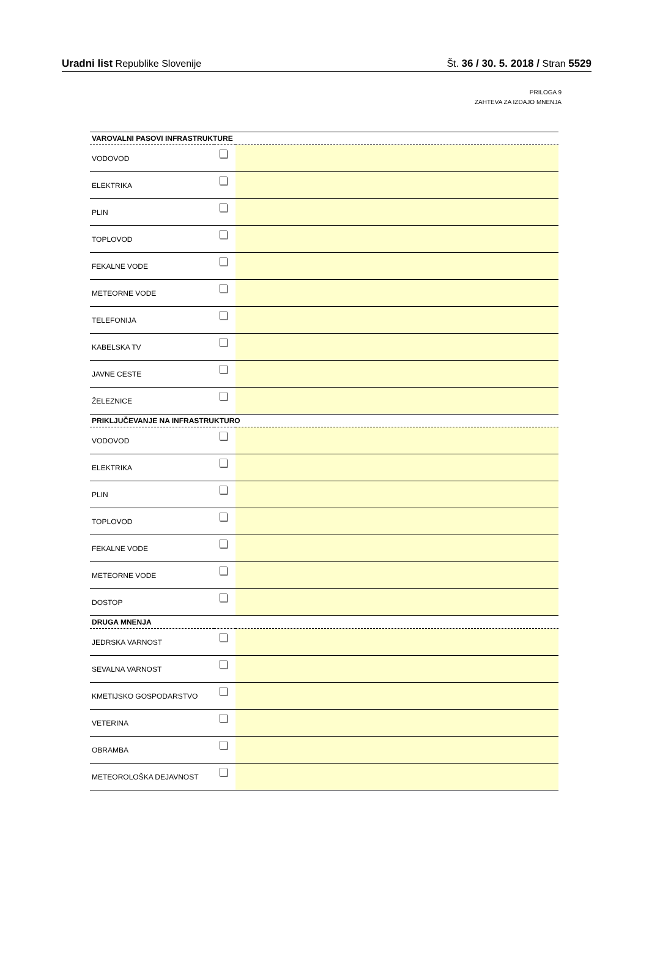Uradni list Republike Slovenije Št. 36 / 30. 5. 2018 / Stran 5529
PRILOGA 9
ZAHTEVA ZA IZDAJO MNENJA
| VAROVALNI PASOVI INFRASTRUKTURE | | |
| --- | --- | --- |
| VODOVOD | | |
| ELEKTRIKA | | |
| PLIN | | |
| TOPLOVOD | | |
| FEKALNE VODE | | |
| METEORNE VODE | | |
| TELEFONIJA | | |
| KABELSKA TV | | |
| JAVNE CESTE | | |
| ŽELEZNICE | | |
| PRIKLJUČEVANJE NA INFRASTRUKTURO | | |
| VODOVOD | | |
| ELEKTRIKA | | |
| PLIN | | |
| TOPLOVOD | | |
| FEKALNE VODE | | |
| METEORNE VODE | | |
| DOSTOP | | |
| DRUGA MNENJA | | |
| JEDRSKA VARNOST | | |
| SEVALNA VARNOST | | |
| KMETIJSKO GOSPODARSTVO | | |
| VETERINA | | |
| OBRAMBA | | |
| METEOROLOŠKA DEJAVNOST | | |